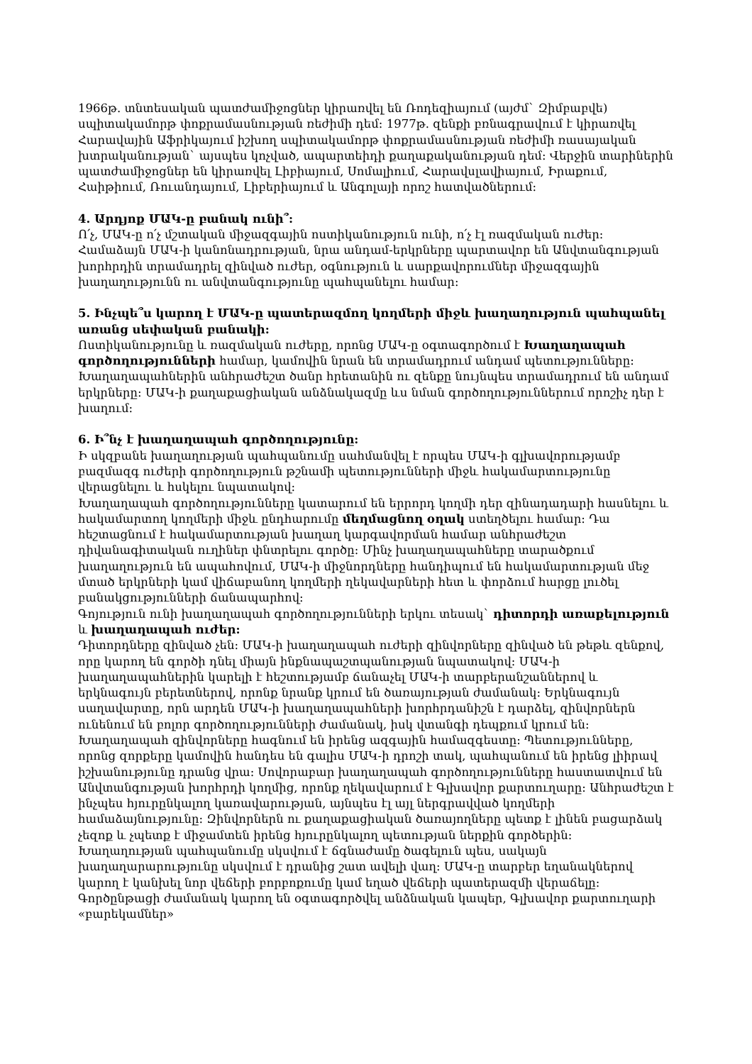1966թ. տնտեսական պատժամիջոցներ կիրառվել են Ռոդեզիայում (այժմ` Զիմբաբվե) սպիտակամորթ փոքրամասնության ռեժիմի դեմ: 1977թ. զենքի բռնագրավում է կիրառվել Հարավային Աֆրիկայում իշխող սպիտակամորթ փոքրամասնության ռեժիմի ռասայական խտրականության` այսպես կոչված, ապարտեիդի քաղաքականության դեմ: Վերջին տարիներին պատժամիջոցներ են կիրառվել Լիբիայում, Սոմալիում, Հարավսլավիայում, Իրաքում, Հաիթիում, Ռուանդայում, Լիբերիայում և Անգոլայի որոշ հատվածներում:
4. Արդյոք ՄԱԿ-ը բանակ ունի՞:
Ո՛չ, ՄԱԿ-ը ո՛չ մշտական միջազգային ոստիկանություն ունի, ո՛չ էլ ռազմական ուժեր: Համաձայն ՄԱԿ-ի կանոնադրության, նրա անդամ-երկրները պարտավոր են Անվտանգության խորհրդին տրամադրել զինված ուժեր, օգնություն և սարքավորումներ միջազգային խաղաղությունն ու անվտանգությունը պահպանելու համար:
5. Ինչպե՞ս կարող է ՄԱԿ-ը պատերազմող կողմերի միջև խաղաղություն պահպանել առանց սեփական բանակի:
Ոստիկանությունը և ռազմական ուժերը, որոնց ՄԱԿ-ը օգտագործում է Խաղաղապահ գործողությունների համար, կամովին նրան են տրամադրում անդամ պետությունները: Խաղաղապահներին անհրաժեշտ ծանր հրետանին ու զենքը նույնպես տրամադրում են անդամ երկրները: ՄԱԿ-ի քաղաքացիական անձնակազմը ևս նման գործողություններում որոշիչ դեր է խաղում:
6. Ի՞նչ է խաղաղապահ գործողությունը:
Ի սկզբանե խաղաղության պահպանումը սահմանվել է որպես ՄԱԿ-ի գլխավորությամբ բազմազգ ուժերի գործողություն թշնամի պետությունների միջև հակամարտությունը վերացնելու և հսկելու նպատակով:
Խաղաղապահ գործողությունները կատարում են երրորդ կողմի դեր զինադադարի հասնելու և հակամարտող կողմերի միջև ընդհարումը մեղմացնող օղակ ստեղծելու համար: Դա հեշտացնում է հակամարտության խաղաղ կարգավորման համար անհրաժեշտ դիվանագիտական ուղիներ փնտրելու գործը: Մինչ խաղաղապահները տարածքում խաղաղություն են ապահովում, ՄԱԿ-ի միջնորդները հանդիպում են հակամարտության մեջ մտած երկրների կամ վիճաբանող կողմերի ղեկավարների հետ և փորձում հարցը լուծել բանակցությունների ճանապարհով:
Գոյություն ունի խաղաղապահ գործողությունների երկու տեսակ` դիտորդի առաքելություն և խաղաղապահ ուժեր:
Դիտորդները զինված չեն: ՄԱԿ-ի խաղաղապահ ուժերի զինվորները զինված են թեթև զենքով, որը կարող են գործի դնել միայն ինքնապաշտպանության նպատակով: ՄԱԿ-ի խաղաղապահներին կարելի է հեշտությամբ ճանաչել ՄԱԿ-ի տարբերանշաններով և երկնագույն բերետներով, որոնք նրանք կրում են ծառայության ժամանակ: Երկնագույն սաղավարտը, որն արդեն ՄԱԿ-ի խաղաղապահների խորհրդանիշն է դարձել, զինվորներն ունենում են բոլոր գործողությունների ժամանակ, իսկ վտանգի դեպքում կրում են: Խաղաղապահ զինվորները հագնում են իրենց ազգային համազգեստը: Պետությունները, որոնց զորքերը կամովին հանդես են գալիս ՄԱԿ-ի դրոշի տակ, պահպանում են իրենց լիիրավ իշխանությունը դրանց վրա: Սովորաբար խաղաղապահ գործողությունները հաստատվում են Անվտանգության խորհրդի կողմից, որոնք ղեկավարում է Գլխավոր քարտուղարը: Անհրաժեշտ է ինչպես հյուրընկալող կառավարության, այնպես էլ այլ ներգրավված կողմերի համաձայնությունը: Զինվորներն ու քաղաքացիական ծառայողները պետք է լինեն բացարձակ չեզոք և չպետք է միջամտեն իրենց հյուրընկալող պետության ներքին գործերին:
Խաղաղության պահպանումը սկսվում է ճգնաժամը ծագելուն պես, սակայն խաղաղարարությունը սկսվում է դրանից շատ ավելի վաղ: ՄԱԿ-ը տարբեր եղանակներով կարող է կանխել նոր վեճերի բորբոքումը կամ եղած վեճերի պատերազմի վերաճելը: Գործընթացի ժամանակ կարող են օգտագործվել անձնական կապեր, Գլխավոր քարտուղարի «բարեկամներ»